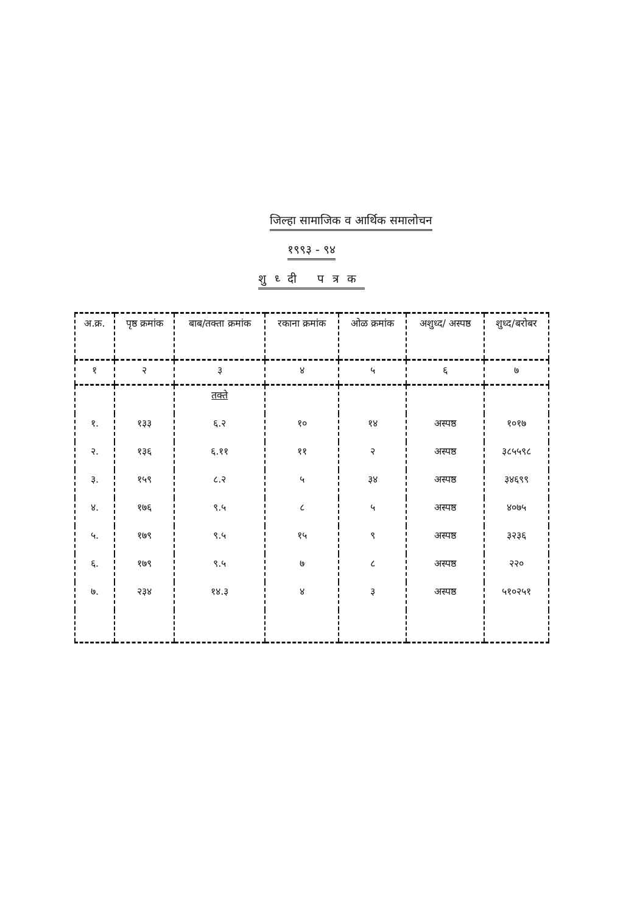जिल्हा सामाजिक व आर्थिक समालोचन
१९९३ - ९४
शुध्दी पत्रक
| अ.क्र. | पृष्ठ क्रमांक | बाब/तक्ता क्रमांक | रकाना क्रमांक | ओळ क्रमांक | अशुध्द/ अस्पष्ठ | शुध्द/बरोबर |
| --- | --- | --- | --- | --- | --- | --- |
| १ | २ | ३ | ४ | ५ | ६ | ७ |
| | | तक्ते | | | | |
| १. | १३३ | ६.२ | १० | १४ | अस्पष्ठ | १०१७ |
| २. | १३६ | ६.११ | ११ | २ | अस्पष्ठ | ३८५५९८ |
| ३. | १५९ | ८.२ | ५ | ३४ | अस्पष्ठ | ३४६९९ |
| ४. | १७६ | ९.५ | ८ | ५ | अस्पष्ठ | ४०७५ |
| ५. | १७९ | ९.५ | १५ | ९ | अस्पष्ठ | ३२३६ |
| ६. | १७९ | ९.५ | ७ | ८ | अस्पष्ठ | २२० |
| ७. | २३४ | १४.३ | ४ | ३ | अस्पष्ठ | ५१०२५१ |